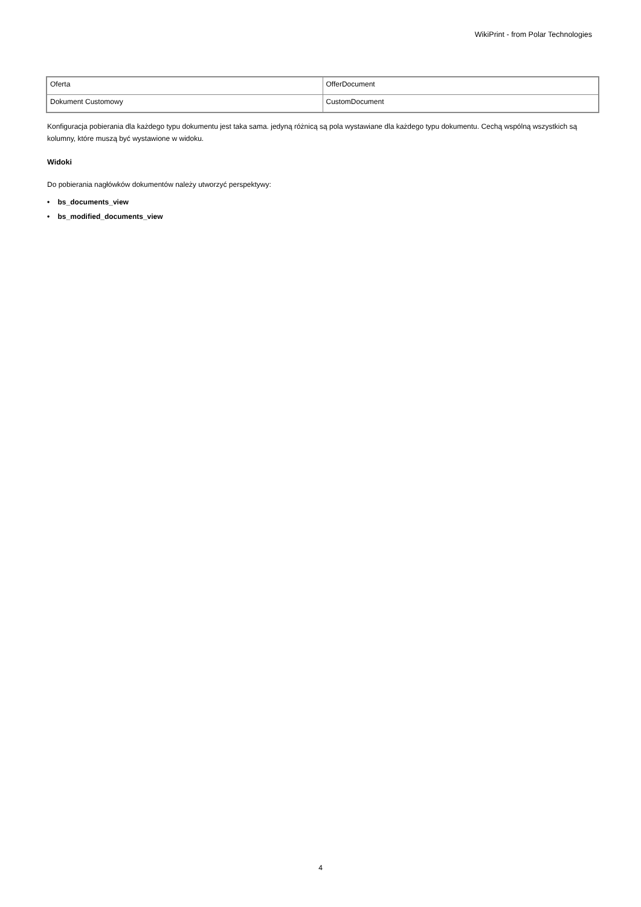WikiPrint - from Polar Technologies
| Oferta | OfferDocument |
| Dokument Customowy | CustomDocument |
Konfiguracja pobierania dla każdego typu dokumentu jest taka sama. jedyną różnicą są pola wystawiane dla każdego typu dokumentu. Cechą wspólną wszystkich są kolumny, które muszą być wystawione w widoku.
Widoki
Do pobierania nagłówków dokumentów należy utworzyć perspektywy:
• bs_documents_view
• bs_modified_documents_view
4